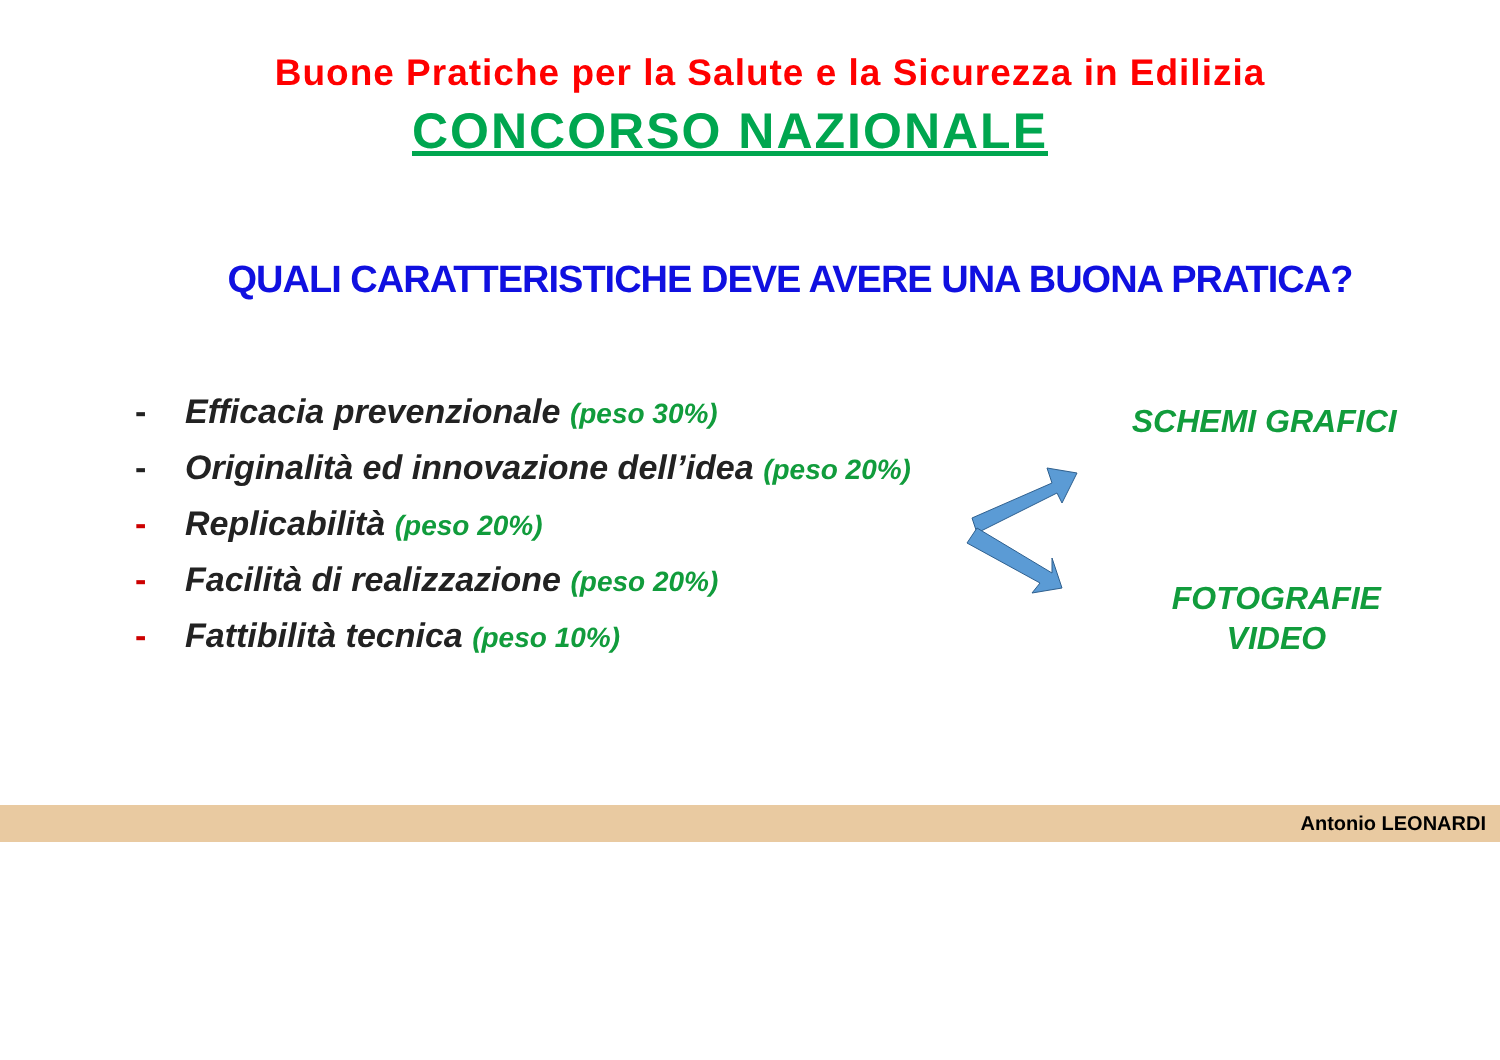Buone Pratiche per la Salute e la Sicurezza in Edilizia
CONCORSO NAZIONALE
QUALI CARATTERISTICHE DEVE AVERE UNA BUONA PRATICA?
- Efficacia prevenzionale (peso 30%)
- Originalità ed innovazione dell’idea (peso 20%)
- Replicabilità (peso 20%)
- Facilità di realizzazione (peso 20%)
- Fattibilità tecnica (peso 10%)
SCHEMI GRAFICI
FOTOGRAFIE
VIDEO
Antonio LEONARDI